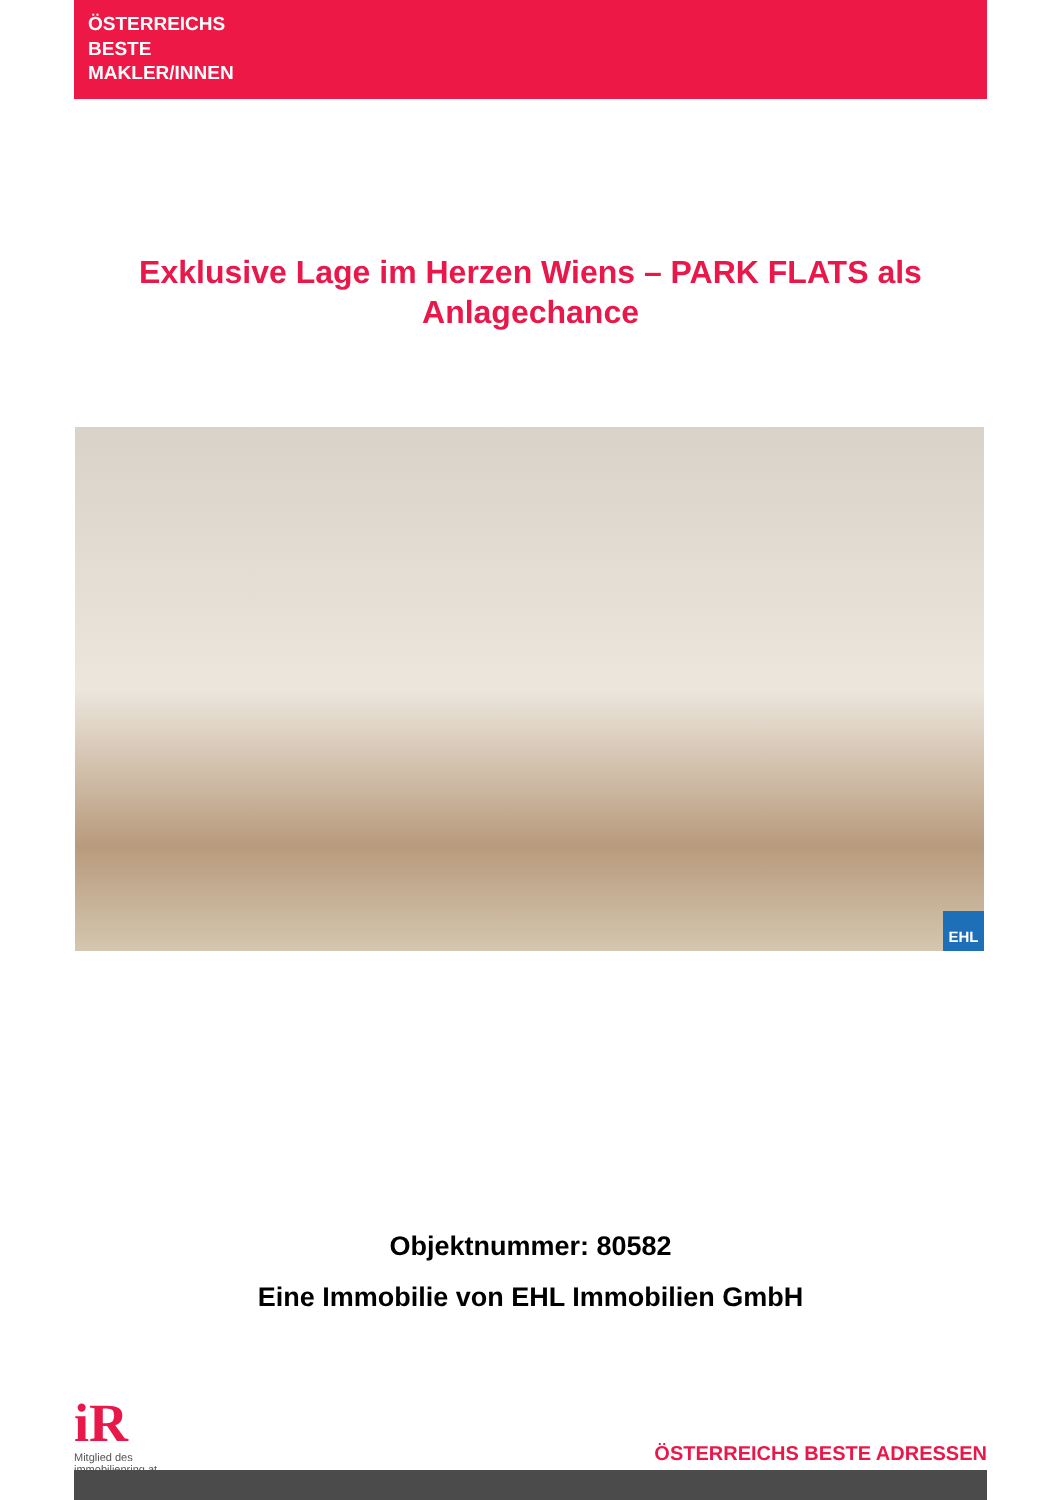ÖSTERREICHS
BESTE
MAKLER/INNEN
Exklusive Lage im Herzen Wiens – PARK FLATS als Anlagechance
EHL
Objektnummer: 80582
Eine Immobilie von EHL Immobilien GmbH
iR
Mitglied des
immobilienring.at
ÖSTERREICHS BESTE ADRESSEN